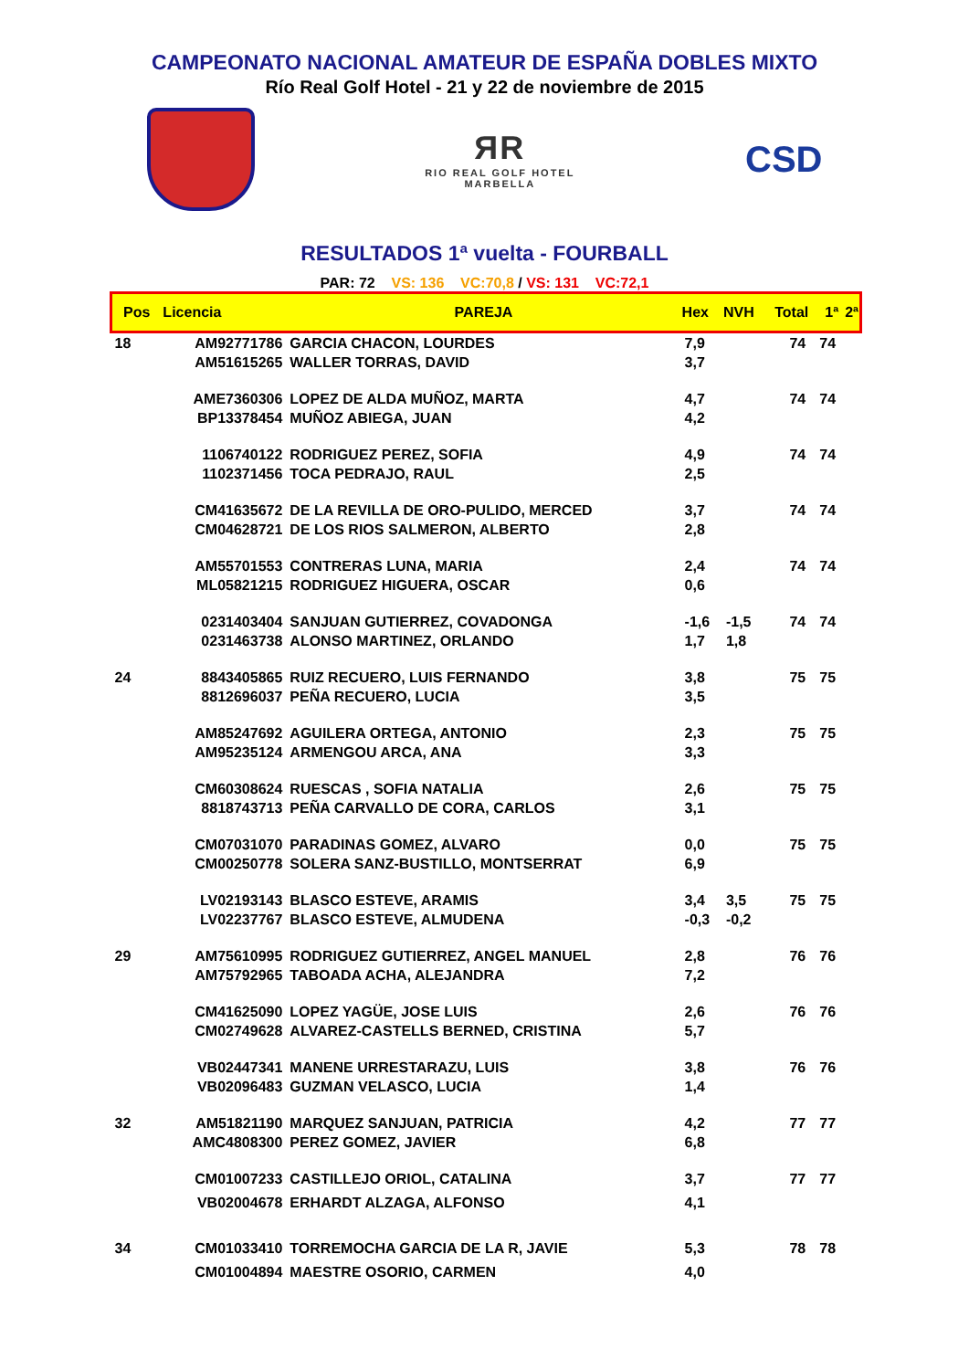CAMPEONATO NACIONAL AMATEUR DE ESPAÑA DOBLES MIXTO
Río Real Golf Hotel - 21 y 22 de noviembre de 2015
ЯR
RIO REAL GOLF HOTEL
MARBELLA
CSD
RESULTADOS 1ª vuelta - FOURBALL
PAR: 72 VS: 136 VC:70,8 / VS: 131 VC:72,1
| Pos | Licencia | PAREJA | Hex | NVH | Total | 1ª | 2ª |
| --- | --- | --- | --- | --- | --- | --- | --- |
| 18 | AM92771786 | GARCIA CHACON, LOURDES | 7,9 | | 74 | 74 | |
| | AM51615265 | WALLER TORRAS, DAVID | 3,7 | | | | |
| | AME7360306 | LOPEZ DE ALDA MUÑOZ, MARTA | 4,7 | | 74 | 74 | |
| | BP13378454 | MUÑOZ ABIEGA, JUAN | 4,2 | | | | |
| | 1106740122 | RODRIGUEZ PEREZ, SOFIA | 4,9 | | 74 | 74 | |
| | 1102371456 | TOCA PEDRAJO, RAUL | 2,5 | | | | |
| | CM41635672 | DE LA REVILLA DE ORO-PULIDO, MERCED | 3,7 | | 74 | 74 | |
| | CM04628721 | DE LOS RIOS SALMERON, ALBERTO | 2,8 | | | | |
| | AM55701553 | CONTRERAS LUNA, MARIA | 2,4 | | 74 | 74 | |
| | ML05821215 | RODRIGUEZ HIGUERA, OSCAR | 0,6 | | | | |
| | 0231403404 | SANJUAN GUTIERREZ, COVADONGA | -1,6 | -1,5 | 74 | 74 | |
| | 0231463738 | ALONSO MARTINEZ, ORLANDO | 1,7 | 1,8 | | | |
| 24 | 8843405865 | RUIZ RECUERO, LUIS FERNANDO | 3,8 | | 75 | 75 | |
| | 8812696037 | PEÑA RECUERO, LUCIA | 3,5 | | | | |
| | AM85247692 | AGUILERA ORTEGA, ANTONIO | 2,3 | | 75 | 75 | |
| | AM95235124 | ARMENGOU ARCA, ANA | 3,3 | | | | |
| | CM60308624 | RUESCAS , SOFIA NATALIA | 2,6 | | 75 | 75 | |
| | 8818743713 | PEÑA CARVALLO DE CORA, CARLOS | 3,1 | | | | |
| | CM07031070 | PARADINAS GOMEZ, ALVARO | 0,0 | | 75 | 75 | |
| | CM00250778 | SOLERA SANZ-BUSTILLO, MONTSERRAT | 6,9 | | | | |
| | LV02193143 | BLASCO ESTEVE, ARAMIS | 3,4 | 3,5 | 75 | 75 | |
| | LV02237767 | BLASCO ESTEVE, ALMUDENA | -0,3 | -0,2 | | | |
| 29 | AM75610995 | RODRIGUEZ GUTIERREZ, ANGEL MANUEL | 2,8 | | 76 | 76 | |
| | AM75792965 | TABOADA ACHA, ALEJANDRA | 7,2 | | | | |
| | CM41625090 | LOPEZ YAGÜE, JOSE LUIS | 2,6 | | 76 | 76 | |
| | CM02749628 | ALVAREZ-CASTELLS BERNED, CRISTINA | 5,7 | | | | |
| | VB02447341 | MANENE URRESTARAZU, LUIS | 3,8 | | 76 | 76 | |
| | VB02096483 | GUZMAN VELASCO, LUCIA | 1,4 | | | | |
| 32 | AM51821190 | MARQUEZ SANJUAN, PATRICIA | 4,2 | | 77 | 77 | |
| | AMC4808300 | PEREZ GOMEZ, JAVIER | 6,8 | | | | |
| | CM01007233 | CASTILLEJO ORIOL, CATALINA | 3,7 | | 77 | 77 | |
| | VB02004678 | ERHARDT ALZAGA, ALFONSO | 4,1 | | | | |
| 34 | CM01033410 | TORREMOCHA GARCIA DE LA R, JAVIE | 5,3 | | 78 | 78 | |
| | CM01004894 | MAESTRE OSORIO, CARMEN | 4,0 | | | | |